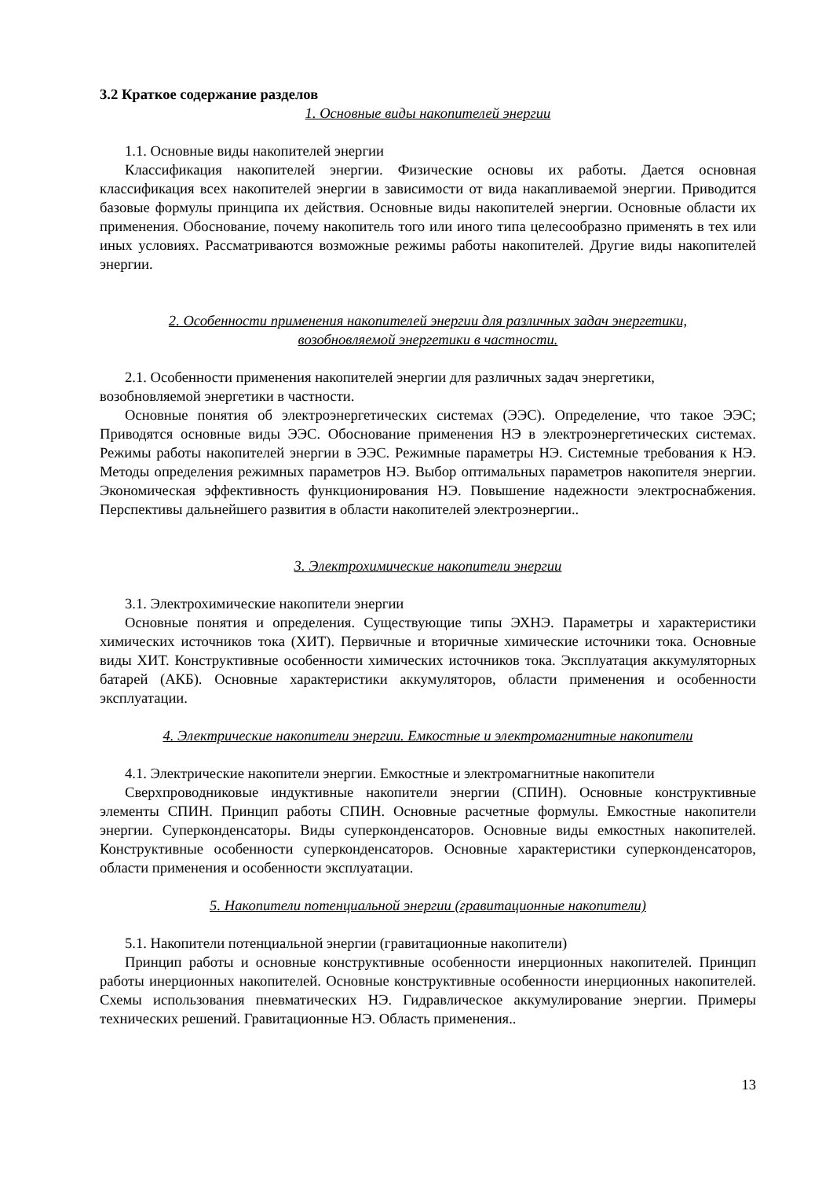3.2 Краткое содержание разделов
1. Основные виды накопителей энергии
1.1. Основные виды накопителей энергии
Классификация накопителей энергии. Физические основы их работы. Дается основная классификация всех накопителей энергии в зависимости от вида накапливаемой энергии. Приводится базовые формулы принципа их действия. Основные виды накопителей энергии. Основные области их применения. Обоснование, почему накопитель того или иного типа целесообразно применять в тех или иных условиях. Рассматриваются возможные режимы работы накопителей. Другие виды накопителей энергии.
2. Особенности применения накопителей энергии для различных задач энергетики,
возобновляемой энергетики в частности.
2.1. Особенности применения накопителей энергии для различных задач энергетики, возобновляемой энергетики в частности.
Основные понятия об электроэнергетических системах (ЭЭС). Определение, что такое ЭЭС; Приводятся основные виды ЭЭС. Обоснование применения НЭ в электроэнергетических системах. Режимы работы накопителей энергии в ЭЭС. Режимные параметры НЭ. Системные требования к НЭ. Методы определения режимных параметров НЭ. Выбор оптимальных параметров накопителя энергии. Экономическая эффективность функционирования НЭ. Повышение надежности электроснабжения. Перспективы дальнейшего развития в области накопителей электроэнергии..
3. Электрохимические накопители энергии
3.1. Электрохимические накопители энергии
Основные понятия и определения. Существующие типы ЭХНЭ. Параметры и характеристики химических источников тока (ХИТ). Первичные и вторичные химические источники тока. Основные виды ХИТ. Конструктивные особенности химических источников тока. Эксплуатация аккумуляторных батарей (АКБ). Основные характеристики аккумуляторов, области применения и особенности эксплуатации.
4. Электрические накопители энергии. Емкостные и электромагнитные накопители
4.1. Электрические накопители энергии. Емкостные и электромагнитные накопители
Сверхпроводниковые индуктивные накопители энергии (СПИН). Основные конструктивные элементы СПИН. Принцип работы СПИН. Основные расчетные формулы. Емкостные накопители энергии. Суперконденсаторы. Виды суперконденсаторов. Основные виды емкостных накопителей. Конструктивные особенности суперконденсаторов. Основные характеристики суперконденсаторов, области применения и особенности эксплуатации.
5. Накопители потенциальной энергии (гравитационные накопители)
5.1. Накопители потенциальной энергии (гравитационные накопители)
Принцип работы и основные конструктивные особенности инерционных накопителей. Принцип работы инерционных накопителей. Основные конструктивные особенности инерционных накопителей. Схемы использования пневматических НЭ. Гидравлическое аккумулирование энергии. Примеры технических решений. Гравитационные НЭ. Область применения..
13